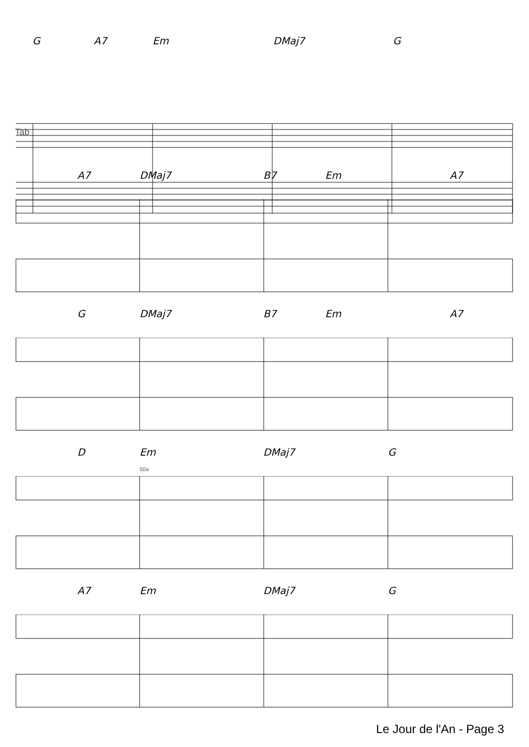G A7 Em DMaj7 G
Tab
A7 DMaj7 B7 Em A7
G DMaj7 B7 Em A7
D Em DMaj7 G
50a
A7 Em DMaj7 G
Le Jour de l'An - Page 3